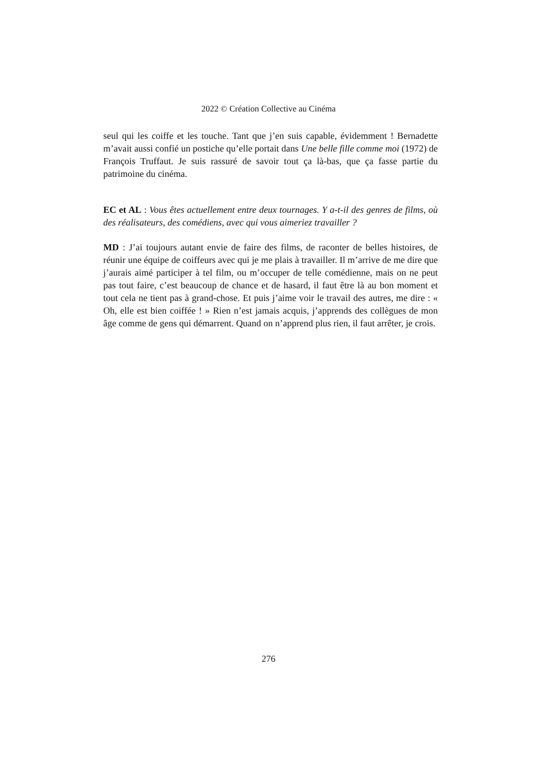2022 © Création Collective au Cinéma
seul qui les coiffe et les touche. Tant que j’en suis capable, évidemment ! Bernadette m’avait aussi confié un postiche qu’elle portait dans Une belle fille comme moi (1972) de François Truffaut. Je suis rassuré de savoir tout ça là-bas, que ça fasse partie du patrimoine du cinéma.
EC et AL : Vous êtes actuellement entre deux tournages. Y a-t-il des genres de films, où des réalisateurs, des comédiens, avec qui vous aimeriez travailler ?
MD : J’ai toujours autant envie de faire des films, de raconter de belles histoires, de réunir une équipe de coiffeurs avec qui je me plais à travailler. Il m’arrive de me dire que j’aurais aimé participer à tel film, ou m’occuper de telle comédienne, mais on ne peut pas tout faire, c’est beaucoup de chance et de hasard, il faut être là au bon moment et tout cela ne tient pas à grand-chose. Et puis j’aime voir le travail des autres, me dire : « Oh, elle est bien coiffée ! » Rien n’est jamais acquis, j’apprends des collègues de mon âge comme de gens qui démarrent. Quand on n’apprend plus rien, il faut arrêter, je crois.
276